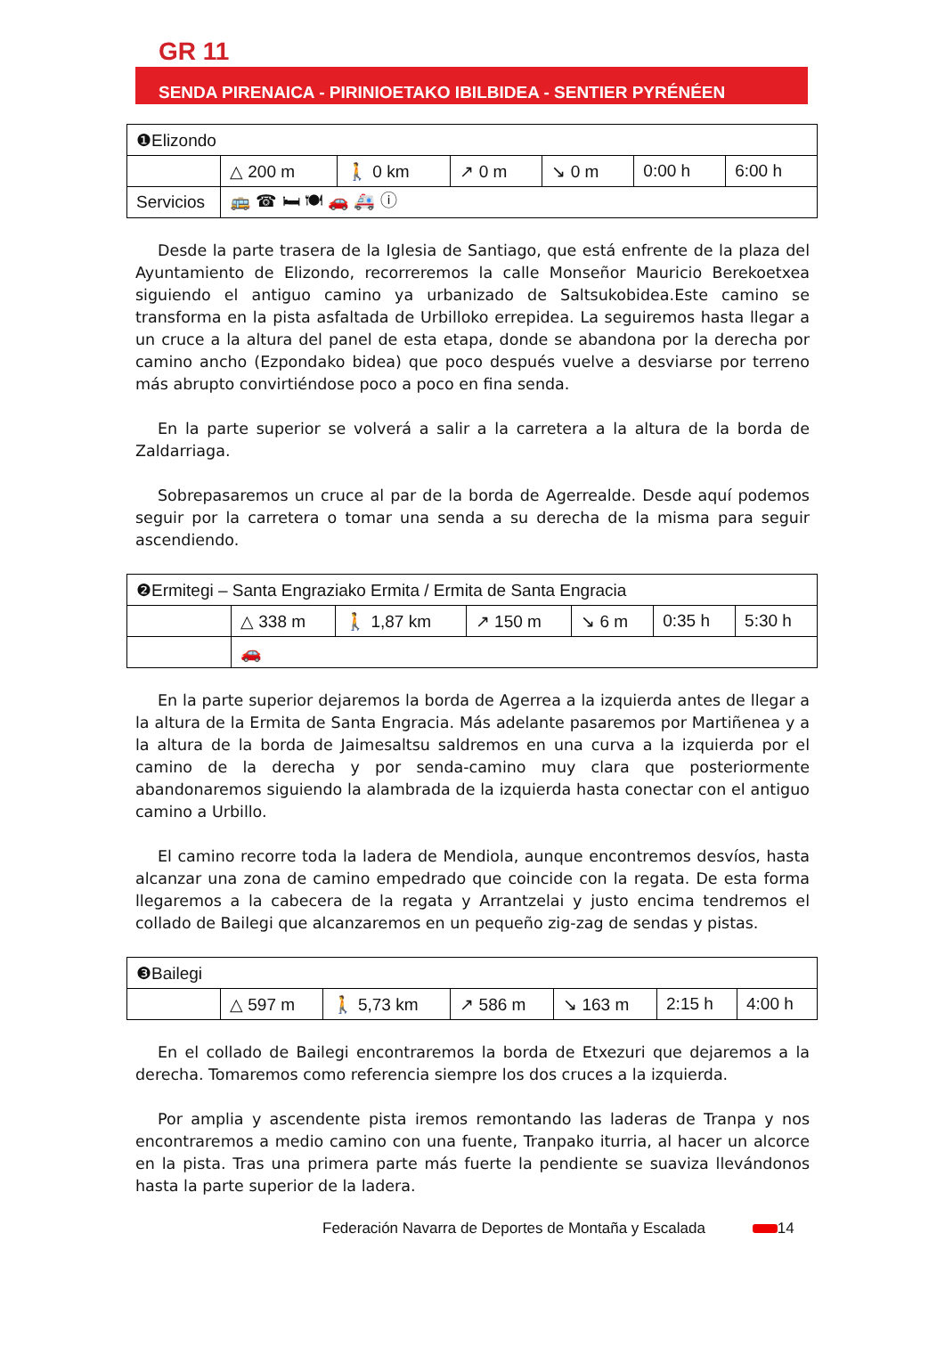GR 11
SENDA PIRENAICA - PIRINIOETAKO IBILBIDEA - SENTIER PYRÉNÉEN
| ❶Elizondo | | | | | | |
| | △ 200 m | 🚶 0 km | ↗ 0 m | ↘ 0 m | 0:00 h | 6:00 h |
| Servicios | 🚌 ☎ 🛏 🍽 🚗 🚑 ⓘ | | | | | |
Desde la parte trasera de la Iglesia de Santiago, que está enfrente de la plaza del Ayuntamiento de Elizondo, recorreremos la calle Monseñor Mauricio Berekoetxea siguiendo el antiguo camino ya urbanizado de Saltsukobidea.Este camino se transforma en la pista asfaltada de Urbilloko errepidea. La seguiremos hasta llegar a un cruce a la altura del panel de esta etapa, donde se abandona por la derecha por camino ancho (Ezpondako bidea) que poco después vuelve a desviarse por terreno más abrupto convirtiéndose poco a poco en fina senda.
En la parte superior se volverá a salir a la carretera a la altura de la borda de Zaldarriaga.
Sobrepasaremos un cruce al par de la borda de Agerrealde. Desde aquí podemos seguir por la carretera o tomar una senda a su derecha de la misma para seguir ascendiendo.
| ❷Ermitegi – Santa Engraziako Ermita / Ermita de Santa Engracia | | | | | | |
| | △ 338 m | 🚶 1,87 km | ↗ 150 m | ↘ 6 m | 0:35 h | 5:30 h |
| | 🚗 | | | | | |
En la parte superior dejaremos la borda de Agerrea a la izquierda antes de llegar a la altura de la Ermita de Santa Engracia. Más adelante pasaremos por Martiñenea y a la altura de la borda de Jaimesaltsu saldremos en una curva a la izquierda por el camino de la derecha y por senda-camino muy clara que posteriormente abandonaremos siguiendo la alambrada de la izquierda hasta conectar con el antiguo camino a Urbillo.
El camino recorre toda la ladera de Mendiola, aunque encontremos desvíos, hasta alcanzar una zona de camino empedrado que coincide con la regata. De esta forma llegaremos a la cabecera de la regata y Arrantzelai y justo encima tendremos el collado de Bailegi que alcanzaremos en un pequeño zig-zag de sendas y pistas.
| ❸Bailegi | | | | | | |
| | △ 597 m | 🚶 5,73 km | ↗ 586 m | ↘ 163 m | 2:15 h | 4:00 h |
En el collado de Bailegi encontraremos la borda de Etxezuri que dejaremos a la derecha. Tomaremos como referencia siempre los dos cruces a la izquierda.
Por amplia y ascendente pista iremos remontando las laderas de Tranpa y nos encontraremos a medio camino con una fuente, Tranpako iturria, al hacer un alcorce en la pista. Tras una primera parte más fuerte la pendiente se suaviza llevándonos hasta la parte superior de la ladera.
Federación Navarra de Deportes de Montaña y Escalada 14